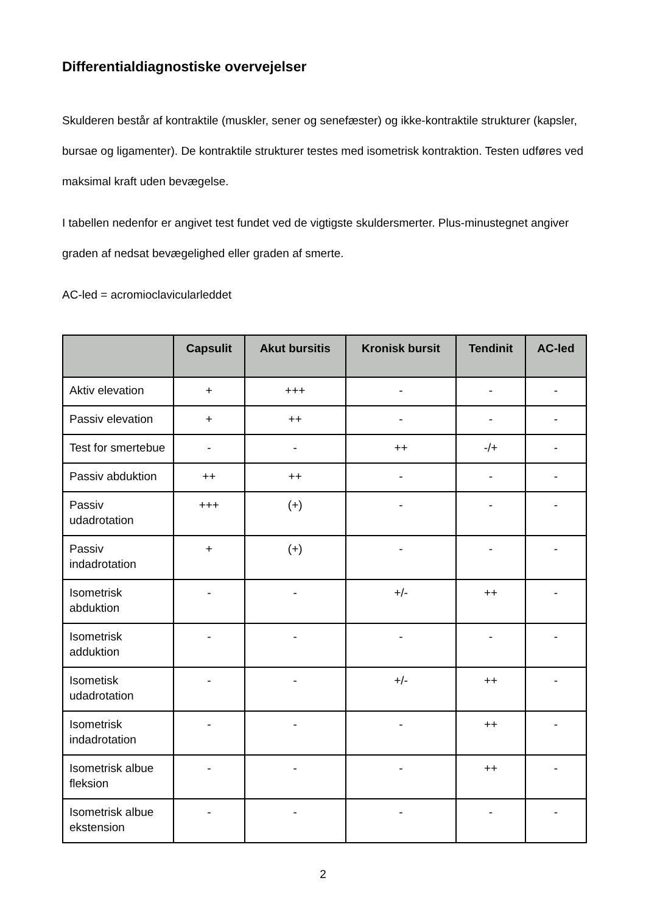Differentialdiagnostiske overvejelser
Skulderen består af kontraktile (muskler, sener og senefæster) og ikke-kontraktile strukturer (kapsler, bursae og ligamenter). De kontraktile strukturer testes med isometrisk kontraktion. Testen udføres ved maksimal kraft uden bevægelse.
I tabellen nedenfor er angivet test fundet ved de vigtigste skuldersmerter. Plus-minustegnet angiver graden af nedsat bevægelighed eller graden af smerte.
AC-led = acromioclavicularleddet
| | Capsulit | Akut bursitis | Kronisk bursit | Tendinit | AC-led |
| --- | --- | --- | --- | --- | --- |
| Aktiv elevation | + | +++ | - | - | - |
| Passiv elevation | + | ++ | - | - | - |
| Test for smertebue | - | - | ++ | -/+ | - |
| Passiv abduktion | ++ | ++ | - | - | - |
| Passiv udadrotation | +++ | (+) | - | - | - |
| Passiv indadrotation | + | (+) | - | - | - |
| Isometrisk abduktion | - | - | +/- | ++ | - |
| Isometrisk adduktion | - | - | - | - | - |
| Isometisk udadrotation | - | - | +/- | ++ | - |
| Isometrisk indadrotation | - | - | - | ++ | - |
| Isometrisk albue fleksion | - | - | - | ++ | - |
| Isometrisk albue ekstension | - | - | - | - | - |
2